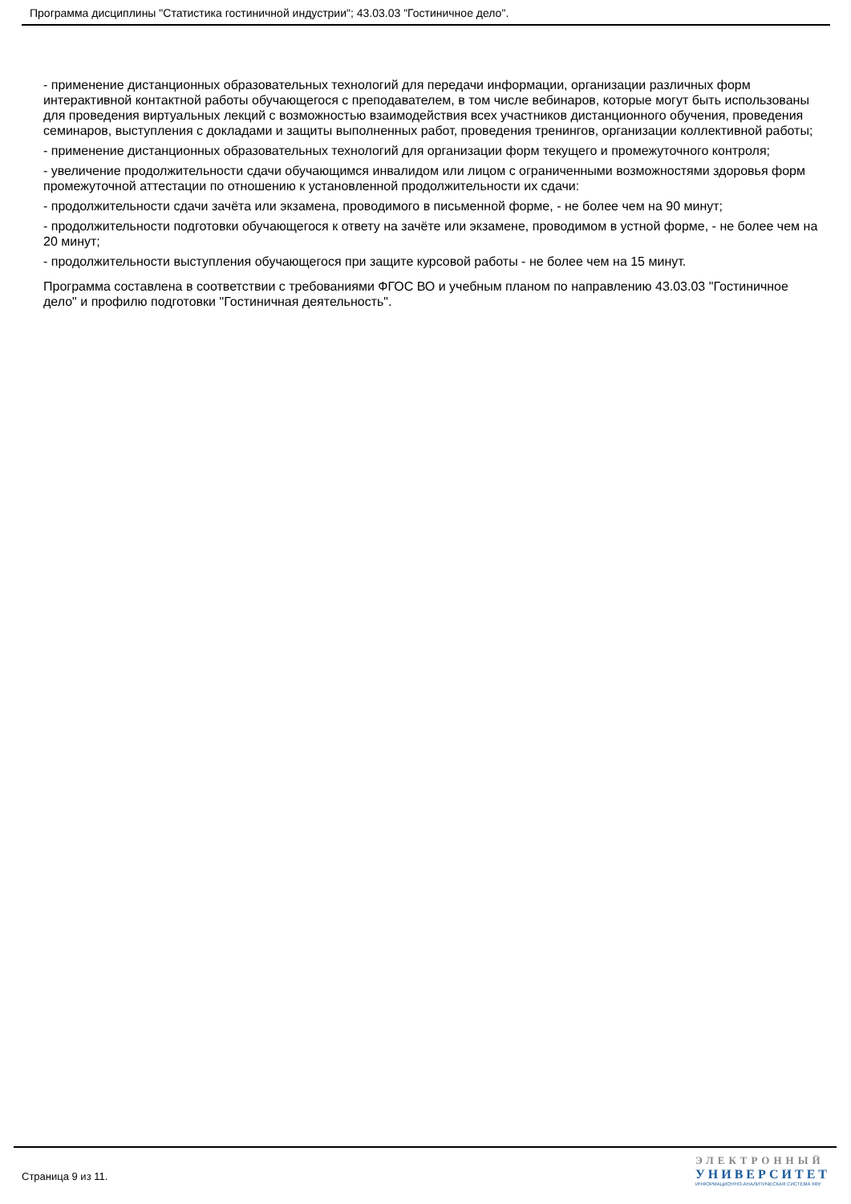Программа дисциплины "Статистика гостиничной индустрии"; 43.03.03 "Гостиничное дело".
- применение дистанционных образовательных технологий для передачи информации, организации различных форм интерактивной контактной работы обучающегося с преподавателем, в том числе вебинаров, которые могут быть использованы для проведения виртуальных лекций с возможностью взаимодействия всех участников дистанционного обучения, проведения семинаров, выступления с докладами и защиты выполненных работ, проведения тренингов, организации коллективной работы;
- применение дистанционных образовательных технологий для организации форм текущего и промежуточного контроля;
- увеличение продолжительности сдачи обучающимся инвалидом или лицом с ограниченными возможностями здоровья форм промежуточной аттестации по отношению к установленной продолжительности их сдачи:
- продолжительности сдачи зачёта или экзамена, проводимого в письменной форме, - не более чем на 90 минут;
- продолжительности подготовки обучающегося к ответу на зачёте или экзамене, проводимом в устной форме, - не более чем на 20 минут;
- продолжительности выступления обучающегося при защите курсовой работы - не более чем на 15 минут.
Программа составлена в соответствии с требованиями ФГОС ВО и учебным планом по направлению 43.03.03 "Гостиничное дело" и профилю подготовки "Гостиничная деятельность".
Страница 9 из 11.
ЭЛЕКТРОННЫЙ
УНИВЕРСИТЕТ
ИНФОРМАЦИОННО-АНАЛИТИЧЕСКАЯ СИСТЕМА КФУ